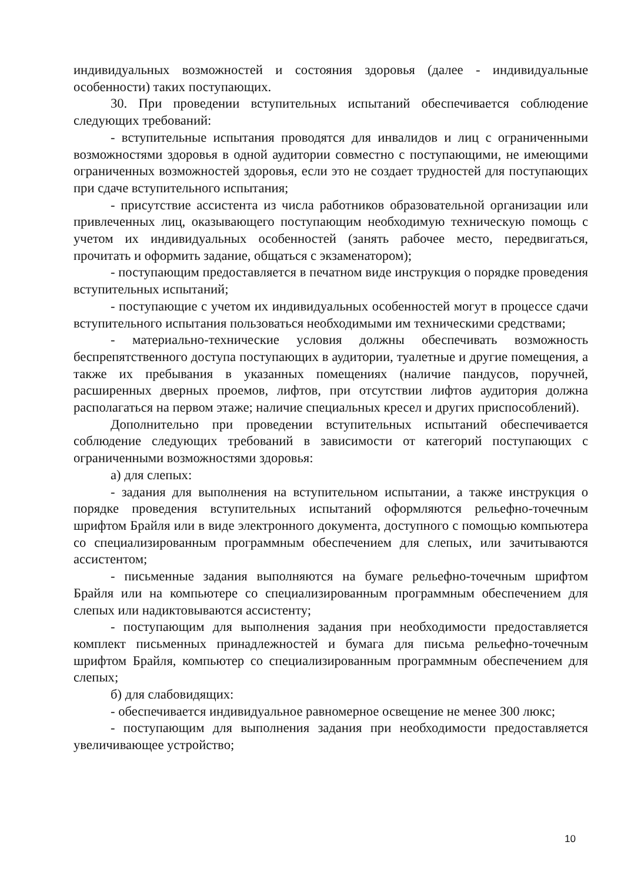индивидуальных возможностей и состояния здоровья (далее - индивидуальные особенности) таких поступающих.
30. При проведении вступительных испытаний обеспечивается соблюдение следующих требований:
- вступительные испытания проводятся для инвалидов и лиц с ограниченными возможностями здоровья в одной аудитории совместно с поступающими, не имеющими ограниченных возможностей здоровья, если это не создает трудностей для поступающих при сдаче вступительного испытания;
- присутствие ассистента из числа работников образовательной организации или привлеченных лиц, оказывающего поступающим необходимую техническую помощь с учетом их индивидуальных особенностей (занять рабочее место, передвигаться, прочитать и оформить задание, общаться с экзаменатором);
- поступающим предоставляется в печатном виде инструкция о порядке проведения вступительных испытаний;
- поступающие с учетом их индивидуальных особенностей могут в процессе сдачи вступительного испытания пользоваться необходимыми им техническими средствами;
- материально-технические условия должны обеспечивать возможность беспрепятственного доступа поступающих в аудитории, туалетные и другие помещения, а также их пребывания в указанных помещениях (наличие пандусов, поручней, расширенных дверных проемов, лифтов, при отсутствии лифтов аудитория должна располагаться на первом этаже; наличие специальных кресел и других приспособлений).
Дополнительно при проведении вступительных испытаний обеспечивается соблюдение следующих требований в зависимости от категорий поступающих с ограниченными возможностями здоровья:
а) для слепых:
- задания для выполнения на вступительном испытании, а также инструкция о порядке проведения вступительных испытаний оформляются рельефно-точечным шрифтом Брайля или в виде электронного документа, доступного с помощью компьютера со специализированным программным обеспечением для слепых, или зачитываются ассистентом;
- письменные задания выполняются на бумаге рельефно-точечным шрифтом Брайля или на компьютере со специализированным программным обеспечением для слепых или надиктовываются ассистенту;
- поступающим для выполнения задания при необходимости предоставляется комплект письменных принадлежностей и бумага для письма рельефно-точечным шрифтом Брайля, компьютер со специализированным программным обеспечением для слепых;
б) для слабовидящих:
- обеспечивается индивидуальное равномерное освещение не менее 300 люкс;
- поступающим для выполнения задания при необходимости предоставляется увеличивающее устройство;
10